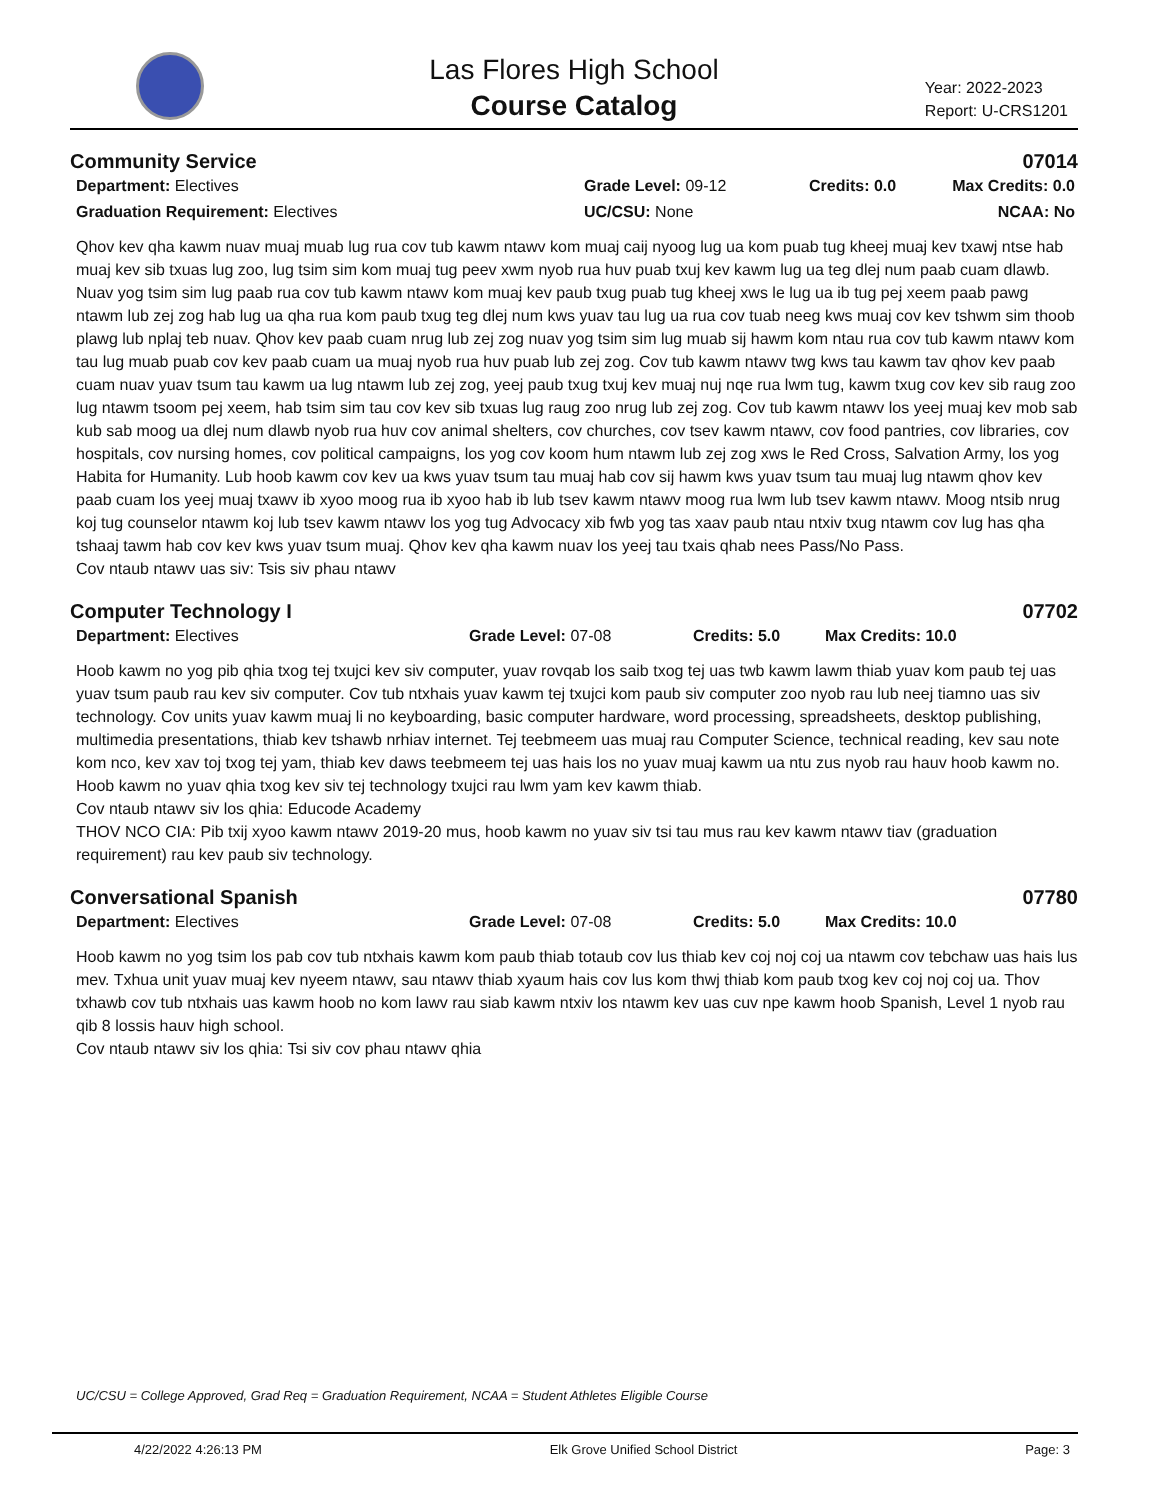Las Flores High School
Course Catalog
Year: 2022-2023
Report: U-CRS1201
Community Service 07014
Department: Electives
Graduation Requirement: Electives
Grade Level: 09-12
UC/CSU: None
Credits: 0.0 Max Credits: 0.0
NCAA: No
Qhov kev qha kawm nuav muaj muab lug rua cov tub kawm ntawv kom muaj caij nyoog lug ua kom puab tug kheej muaj kev txawj ntse hab muaj kev sib txuas lug zoo, lug tsim sim kom muaj tug peev xwm nyob rua huv puab txuj kev kawm lug ua teg dlej num paab cuam dlawb. Nuav yog tsim sim lug paab rua cov tub kawm ntawv kom muaj kev paub txug puab tug kheej xws le lug ua ib tug pej xeem paab pawg ntawm lub zej zog hab lug ua qha rua kom paub txug teg dlej num kws yuav tau lug ua rua cov tuab neeg kws muaj cov kev tshwm sim thoob plawg lub nplaj teb nuav. Qhov kev paab cuam nrug lub zej zog nuav yog tsim sim lug muab sij hawm kom ntau rua cov tub kawm ntawv kom tau lug muab puab cov kev paab cuam ua muaj nyob rua huv puab lub zej zog. Cov tub kawm ntawv twg kws tau kawm tav qhov kev paab cuam nuav yuav tsum tau kawm ua lug ntawm lub zej zog, yeej paub txug txuj kev muaj nuj nqe rua lwm tug, kawm txug cov kev sib raug zoo lug ntawm tsoom pej xeem, hab tsim sim tau cov kev sib txuas lug raug zoo nrug lub zej zog. Cov tub kawm ntawv los yeej muaj kev mob sab kub sab moog ua dlej num dlawb nyob rua huv cov animal shelters, cov churches, cov tsev kawm ntawv, cov food pantries, cov libraries, cov hospitals, cov nursing homes, cov political campaigns, los yog cov koom hum ntawm lub zej zog xws le Red Cross, Salvation Army, los yog Habita for Humanity. Lub hoob kawm cov kev ua kws yuav tsum tau muaj hab cov sij hawm kws yuav tsum tau muaj lug ntawm qhov kev paab cuam los yeej muaj txawv ib xyoo moog rua ib xyoo hab ib lub tsev kawm ntawv moog rua lwm lub tsev kawm ntawv. Moog ntsib nrug koj tug counselor ntawm koj lub tsev kawm ntawv los yog tug Advocacy xib fwb yog tas xaav paub ntau ntxiv txug ntawm cov lug has qha tshaaj tawm hab cov kev kws yuav tsum muaj. Qhov kev qha kawm nuav los yeej tau txais qhab nees Pass/No Pass.
Cov ntaub ntawv uas siv: Tsis siv phau ntawv
Computer Technology I 07702
Department: Electives Grade Level: 07-08 Credits: 5.0 Max Credits: 10.0
Hoob kawm no yog pib qhia txog tej txujci kev siv computer, yuav rovqab los saib txog tej uas twb kawm lawm thiab yuav kom paub tej uas yuav tsum paub rau kev siv computer. Cov tub ntxhais yuav kawm tej txujci kom paub siv computer zoo nyob rau lub neej tiamno uas siv technology. Cov units yuav kawm muaj li no keyboarding, basic computer hardware, word processing, spreadsheets, desktop publishing, multimedia presentations, thiab kev tshawb nrhiav internet. Tej teebmeem uas muaj rau Computer Science, technical reading, kev sau note kom nco, kev xav toj txog tej yam, thiab kev daws teebmeem tej uas hais los no yuav muaj kawm ua ntu zus nyob rau hauv hoob kawm no. Hoob kawm no yuav qhia txog kev siv tej technology txujci rau lwm yam kev kawm thiab.
Cov ntaub ntawv siv los qhia: Educode Academy
THOV NCO CIA: Pib txij xyoo kawm ntawv 2019-20 mus, hoob kawm no yuav siv tsi tau mus rau kev kawm ntawv tiav (graduation requirement) rau kev paub siv technology.
Conversational Spanish 07780
Department: Electives Grade Level: 07-08 Credits: 5.0 Max Credits: 10.0
Hoob kawm no yog tsim los pab cov tub ntxhais kawm kom paub thiab totaub cov lus thiab kev coj noj coj ua ntawm cov tebchaw uas hais lus mev. Txhua unit yuav muaj kev nyeem ntawv, sau ntawv thiab xyaum hais cov lus kom thwj thiab kom paub txog kev coj noj coj ua. Thov txhawb cov tub ntxhais uas kawm hoob no kom lawv rau siab kawm ntxiv los ntawm kev uas cuv npe kawm hoob Spanish, Level 1 nyob rau qib 8 lossis hauv high school.
Cov ntaub ntawv siv los qhia: Tsi siv cov phau ntawv qhia
UC/CSU = College Approved, Grad Req = Graduation Requirement, NCAA = Student Athletes Eligible Course
4/22/2022 4:26:13 PM Elk Grove Unified School District Page: 3